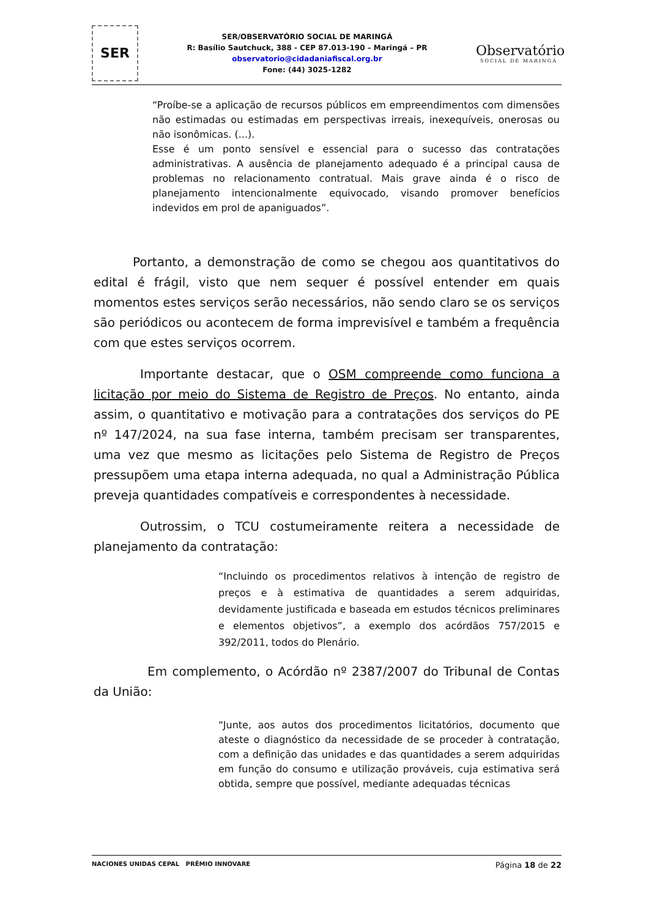SER
SER/OBSERVATÓRIO SOCIAL DE MARINGÁ
R: Basílio Sautchuck, 388 - CEP 87.013-190 – Maringá – PR
observatorio@cidadaniafiscal.org.br
Fone: (44) 3025-1282
Observatório
SOCIAL DE MARINGÁ
“Proíbe-se a aplicação de recursos públicos em empreendimentos com dimensões não estimadas ou estimadas em perspectivas irreais, inexequíveis, onerosas ou não isonômicas. (...).
Esse é um ponto sensível e essencial para o sucesso das contratações administrativas. A ausência de planejamento adequado é a principal causa de problemas no relacionamento contratual. Mais grave ainda é o risco de planejamento intencionalmente equivocado, visando promover benefícios indevidos em prol de apaniguados”.
Portanto, a demonstração de como se chegou aos quantitativos do edital é frágil, visto que nem sequer é possível entender em quais momentos estes serviços serão necessários, não sendo claro se os serviços são periódicos ou acontecem de forma imprevisível e também a frequência com que estes serviços ocorrem.
Importante destacar, que o OSM compreende como funciona a licitação por meio do Sistema de Registro de Preços. No entanto, ainda assim, o quantitativo e motivação para a contratações dos serviços do PE nº 147/2024, na sua fase interna, também precisam ser transparentes, uma vez que mesmo as licitações pelo Sistema de Registro de Preços pressupõem uma etapa interna adequada, no qual a Administração Pública preveja quantidades compatíveis e correspondentes à necessidade.
Outrossim, o TCU costumeiramente reitera a necessidade de planejamento da contratação:
“Incluindo os procedimentos relativos à intenção de registro de preços e à estimativa de quantidades a serem adquiridas, devidamente justificada e baseada em estudos técnicos preliminares e elementos objetivos”, a exemplo dos acórdãos 757/2015 e 392/2011, todos do Plenário.
Em complemento, o Acórdão nº 2387/2007 do Tribunal de Contas da União:
“Junte, aos autos dos procedimentos licitatórios, documento que ateste o diagnóstico da necessidade de se proceder à contratação, com a definição das unidades e das quantidades a serem adquiridas em função do consumo e utilização prováveis, cuja estimativa será obtida, sempre que possível, mediante adequadas técnicas
NACIONES UNIDAS CEPAL PRÊMIO INNOVARE
Página 18 de 22